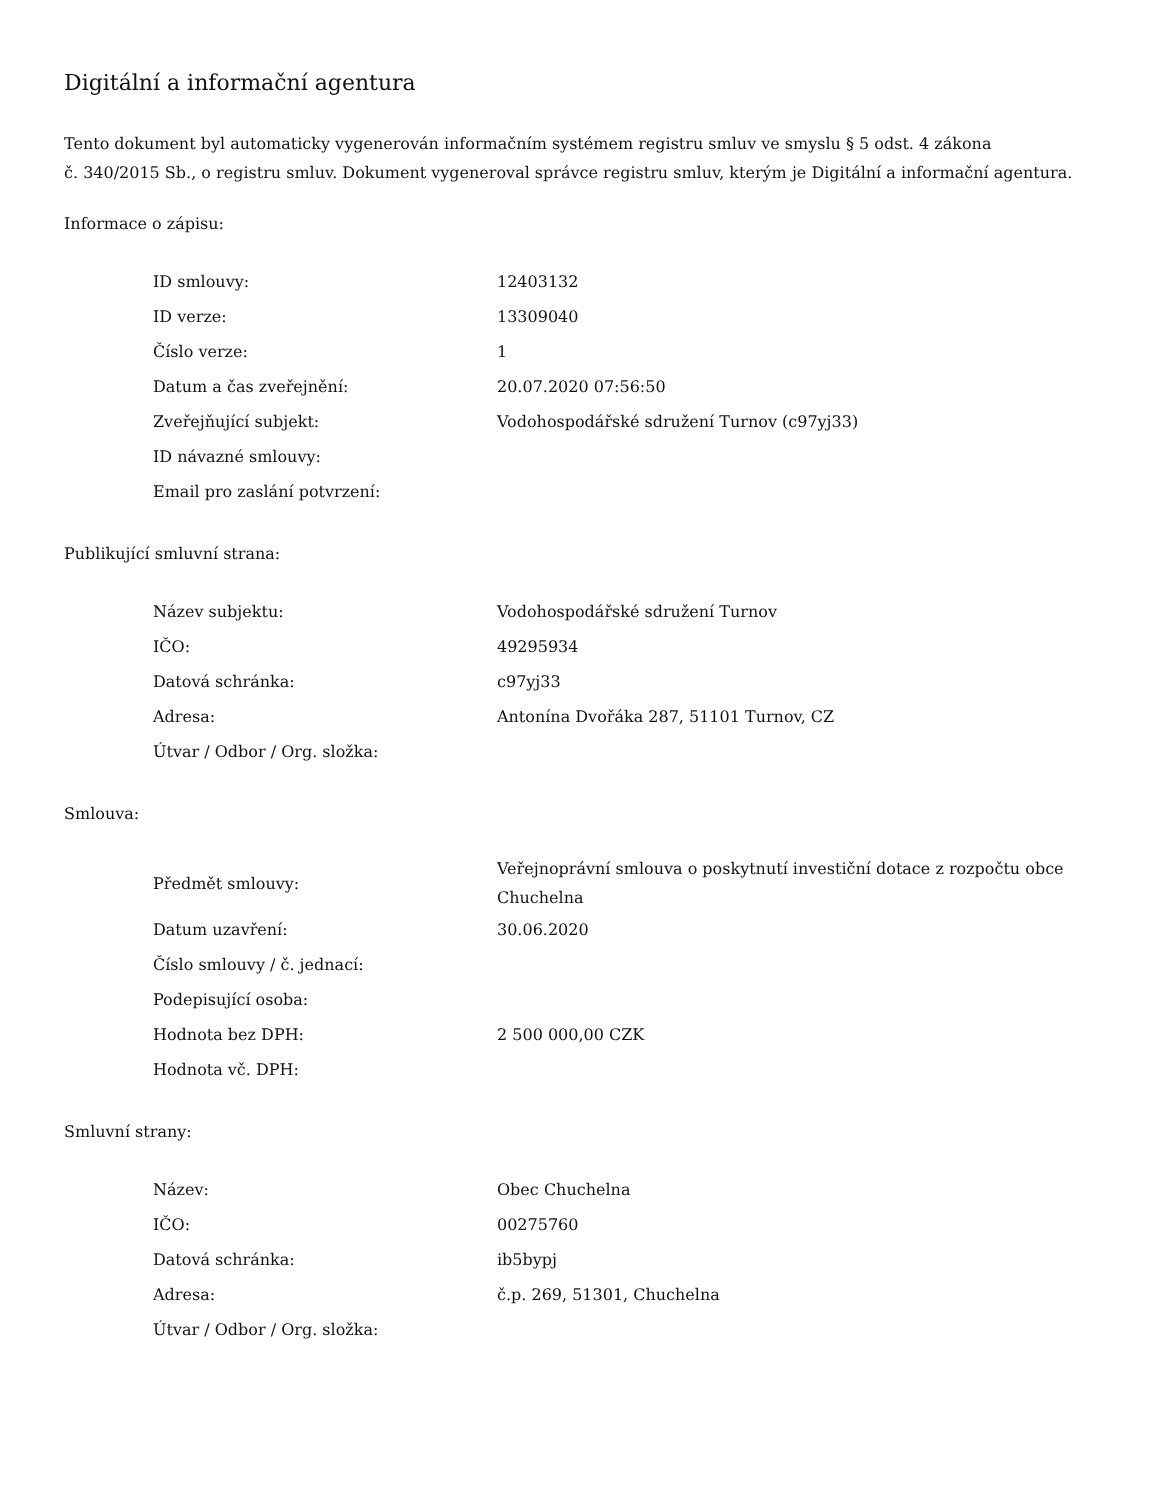Digitální a informační agentura
Tento dokument byl automaticky vygenerován informačním systémem registru smluv ve smyslu § 5 odst. 4 zákona
č. 340/2015 Sb., o registru smluv. Dokument vygeneroval správce registru smluv, kterým je Digitální a informační agentura.
Informace o zápisu:
| ID smlouvy: | 12403132 |
| ID verze: | 13309040 |
| Číslo verze: | 1 |
| Datum a čas zveřejnění: | 20.07.2020 07:56:50 |
| Zveřejňující subjekt: | Vodohospodářské sdružení Turnov (c97yj33) |
| ID návazné smlouvy: | |
| Email pro zaslání potvrzení: | |
Publikující smluvní strana:
| Název subjektu: | Vodohospodářské sdružení Turnov |
| IČO: | 49295934 |
| Datová schránka: | c97yj33 |
| Adresa: | Antonína Dvořáka 287, 51101 Turnov, CZ |
| Útvar / Odbor / Org. složka: | |
Smlouva:
| Předmět smlouvy: | Veřejnoprávní smlouva o poskytnutí investiční dotace z rozpočtu obce Chuchelna |
| Datum uzavření: | 30.06.2020 |
| Číslo smlouvy / č. jednací: | |
| Podepisující osoba: | |
| Hodnota bez DPH: | 2 500 000,00 CZK |
| Hodnota vč. DPH: | |
Smluvní strany:
| Název: | Obec Chuchelna |
| IČO: | 00275760 |
| Datová schránka: | ib5bypj |
| Adresa: | č.p. 269, 51301, Chuchelna |
| Útvar / Odbor / Org. složka: | |